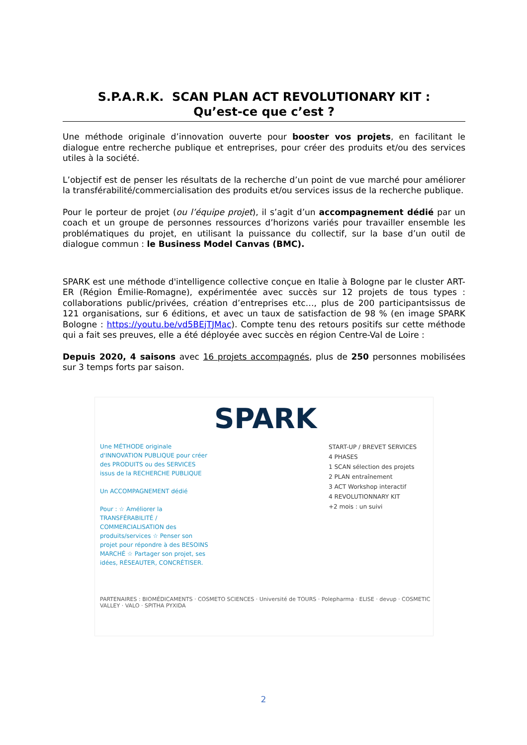S.P.A.R.K. SCAN PLAN ACT REVOLUTIONARY KIT :
Qu’est-ce que c’est ?
Une méthode originale d’innovation ouverte pour booster vos projets, en facilitant le dialogue entre recherche publique et entreprises, pour créer des produits et/ou des services utiles à la société.
L’objectif est de penser les résultats de la recherche d’un point de vue marché pour améliorer la transférabilité/commercialisation des produits et/ou services issus de la recherche publique.
Pour le porteur de projet (ou l’équipe projet), il s’agit d’un accompagnement dédié par un coach et un groupe de personnes ressources d’horizons variés pour travailler ensemble les problématiques du projet, en utilisant la puissance du collectif, sur la base d’un outil de dialogue commun : le Business Model Canvas (BMC).
SPARK est une méthode d'intelligence collective conçue en Italie à Bologne par le cluster ART-ER (Région Émilie-Romagne), expérimentée avec succès sur 12 projets de tous types : collaborations public/privées, création d’entreprises etc…, plus de 200 participantsissus de 121 organisations, sur 6 éditions, et avec un taux de satisfaction de 98 % (en image SPARK Bologne : https://youtu.be/vd5BEjTJMac). Compte tenu des retours positifs sur cette méthode qui a fait ses preuves, elle a été déployée avec succès en région Centre-Val de Loire :
Depuis 2020, 4 saisons avec 16 projets accompagnés, plus de 250 personnes mobilisées sur 3 temps forts par saison.
SPARK
Une MÉTHODE originale d'INNOVATION PUBLIQUE pour créer des PRODUITS ou des SERVICES issus de la RECHERCHE PUBLIQUE
Un ACCOMPAGNEMENT dédié
Pour : ☆ Améliorer la TRANSFÉRABILITÉ / COMMERCIALISATION des produits/services ☆ Penser son projet pour répondre à des BESOINS MARCHÉ ☆ Partager son projet, ses idées, RÉSEAUTER, CONCRÉTISER.
START-UP / BREVET SERVICES
4 PHASES
1 SCAN sélection des projets
2 PLAN entraînement
3 ACT Workshop interactif
4 REVOLUTIONNARY KIT
+2 mois : un suivi
PARTENAIRES : BIOMÉDICAMENTS · COSMETO SCIENCES · Université de TOURS · Polepharma · ELISE · devup · COSMETIC VALLEY · VALO · SPITHA PYXIDA
2